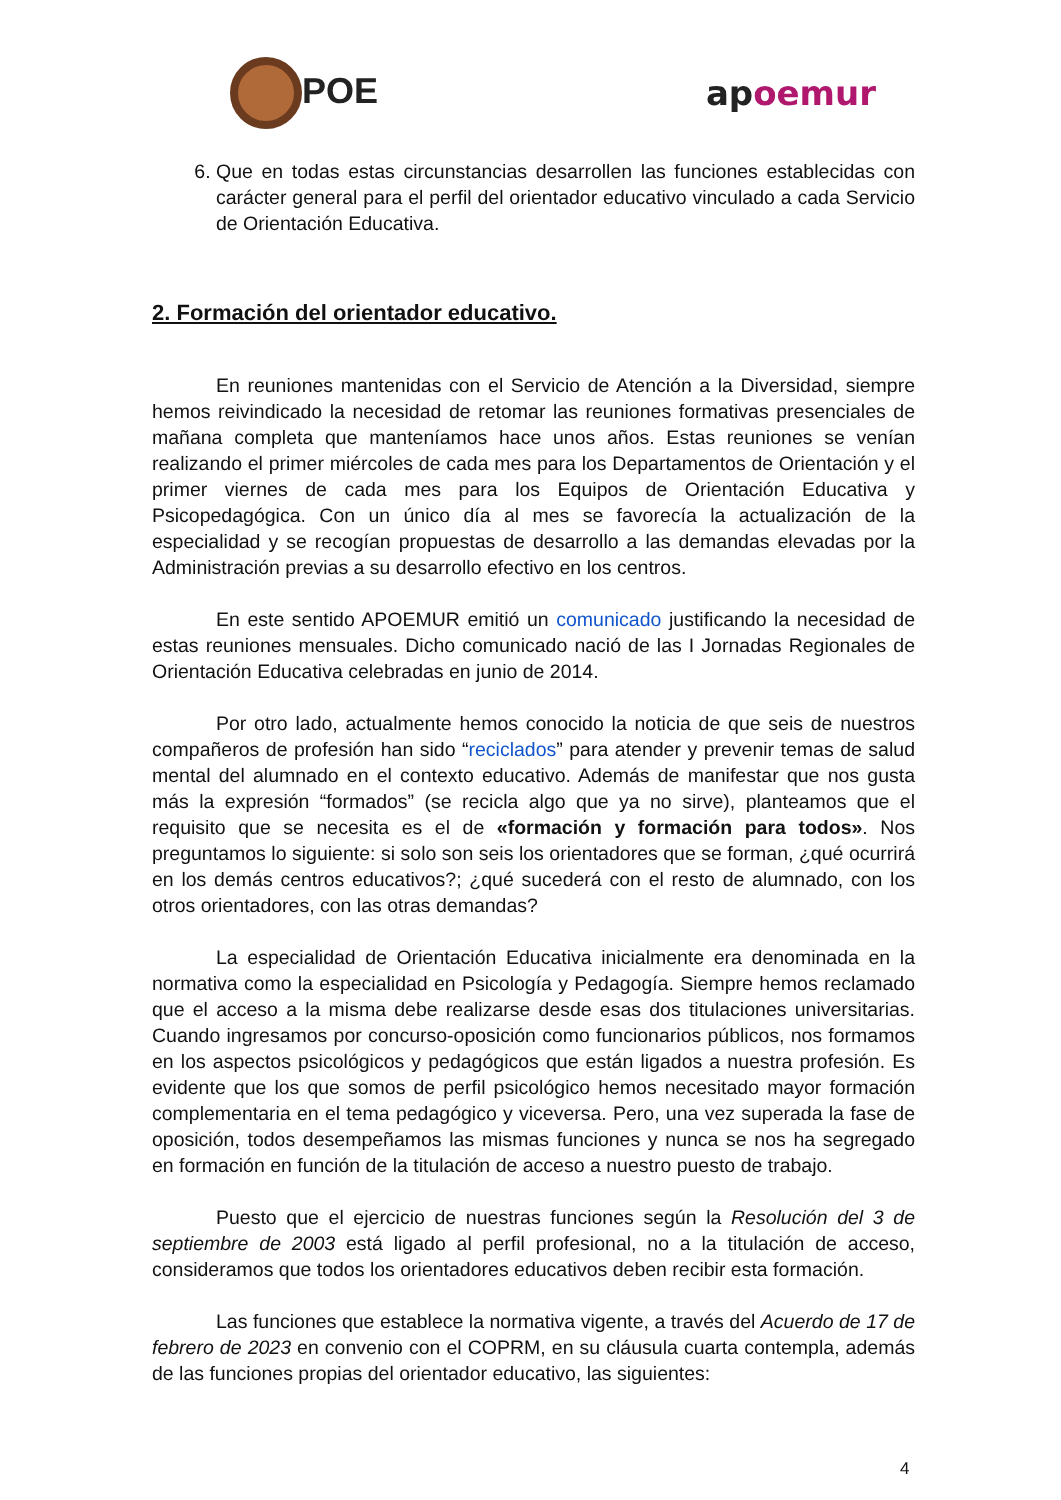POE apoemur
6. Que en todas estas circunstancias desarrollen las funciones establecidas con carácter general para el perfil del orientador educativo vinculado a cada Servicio de Orientación Educativa.
2. Formación del orientador educativo.
En reuniones mantenidas con el Servicio de Atención a la Diversidad, siempre hemos reivindicado la necesidad de retomar las reuniones formativas presenciales de mañana completa que manteníamos hace unos años. Estas reuniones se venían realizando el primer miércoles de cada mes para los Departamentos de Orientación y el primer viernes de cada mes para los Equipos de Orientación Educativa y Psicopedagógica. Con un único día al mes se favorecía la actualización de la especialidad y se recogían propuestas de desarrollo a las demandas elevadas por la Administración previas a su desarrollo efectivo en los centros.
En este sentido APOEMUR emitió un comunicado justificando la necesidad de estas reuniones mensuales. Dicho comunicado nació de las I Jornadas Regionales de Orientación Educativa celebradas en junio de 2014.
Por otro lado, actualmente hemos conocido la noticia de que seis de nuestros compañeros de profesión han sido “reciclados” para atender y prevenir temas de salud mental del alumnado en el contexto educativo. Además de manifestar que nos gusta más la expresión “formados” (se recicla algo que ya no sirve), planteamos que el requisito que se necesita es el de «formación y formación para todos». Nos preguntamos lo siguiente: si solo son seis los orientadores que se forman, ¿qué ocurrirá en los demás centros educativos?; ¿qué sucederá con el resto de alumnado, con los otros orientadores, con las otras demandas?
La especialidad de Orientación Educativa inicialmente era denominada en la normativa como la especialidad en Psicología y Pedagogía. Siempre hemos reclamado que el acceso a la misma debe realizarse desde esas dos titulaciones universitarias. Cuando ingresamos por concurso-oposición como funcionarios públicos, nos formamos en los aspectos psicológicos y pedagógicos que están ligados a nuestra profesión. Es evidente que los que somos de perfil psicológico hemos necesitado mayor formación complementaria en el tema pedagógico y viceversa. Pero, una vez superada la fase de oposición, todos desempeñamos las mismas funciones y nunca se nos ha segregado en formación en función de la titulación de acceso a nuestro puesto de trabajo.
Puesto que el ejercicio de nuestras funciones según la Resolución del 3 de septiembre de 2003 está ligado al perfil profesional, no a la titulación de acceso, consideramos que todos los orientadores educativos deben recibir esta formación.
Las funciones que establece la normativa vigente, a través del Acuerdo de 17 de febrero de 2023 en convenio con el COPRM, en su cláusula cuarta contempla, además de las funciones propias del orientador educativo, las siguientes:
4